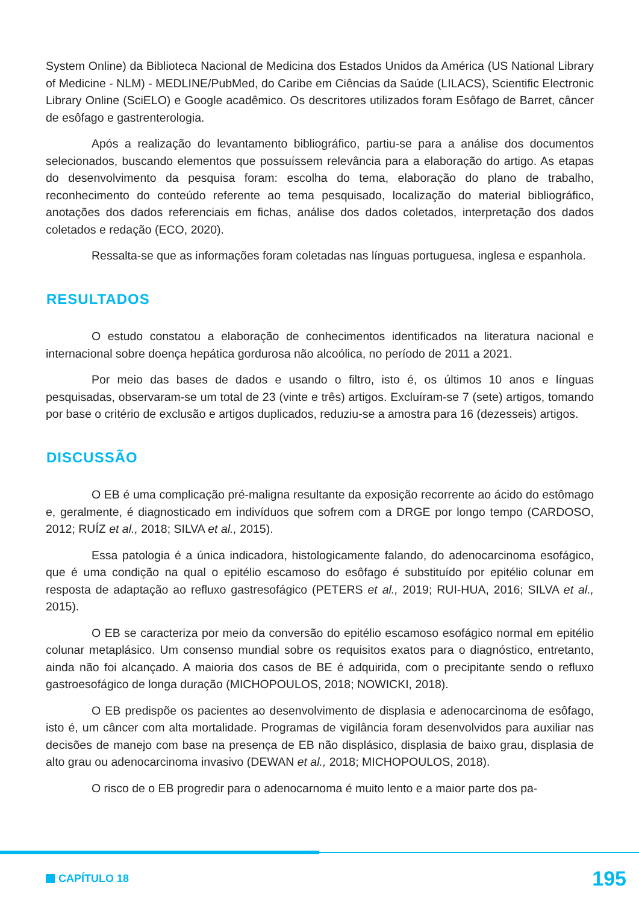System Online) da Biblioteca Nacional de Medicina dos Estados Unidos da América (US National Library of Medicine - NLM) - MEDLINE/PubMed, do Caribe em Ciências da Saúde (LILACS), Scientific Electronic Library Online (SciELO) e Google acadêmico. Os descritores utilizados foram Esôfago de Barret, câncer de esôfago e gastrenterologia.
Após a realização do levantamento bibliográfico, partiu-se para a análise dos documentos selecionados, buscando elementos que possuíssem relevância para a elaboração do artigo. As etapas do desenvolvimento da pesquisa foram: escolha do tema, elaboração do plano de trabalho, reconhecimento do conteúdo referente ao tema pesquisado, localização do material bibliográfico, anotações dos dados referenciais em fichas, análise dos dados coletados, interpretação dos dados coletados e redação (ECO, 2020).
Ressalta-se que as informações foram coletadas nas línguas portuguesa, inglesa e espanhola.
RESULTADOS
O estudo constatou a elaboração de conhecimentos identificados na literatura nacional e internacional sobre doença hepática gordurosa não alcoólica, no período de 2011 a 2021.
Por meio das bases de dados e usando o filtro, isto é, os últimos 10 anos e línguas pesquisadas, observaram-se um total de 23 (vinte e três) artigos. Excluíram-se 7 (sete) artigos, tomando por base o critério de exclusão e artigos duplicados, reduziu-se a amostra para 16 (dezesseis) artigos.
DISCUSSÃO
O EB é uma complicação pré-maligna resultante da exposição recorrente ao ácido do estômago e, geralmente, é diagnosticado em indivíduos que sofrem com a DRGE por longo tempo (CARDOSO, 2012; RUÍZ et al., 2018; SILVA et al., 2015).
Essa patologia é a única indicadora, histologicamente falando, do adenocarcinoma esofágico, que é uma condição na qual o epitélio escamoso do esôfago é substituído por epitélio colunar em resposta de adaptação ao refluxo gastresofágico (PETERS et al., 2019; RUI-HUA, 2016; SILVA et al., 2015).
O EB se caracteriza por meio da conversão do epitélio escamoso esofágico normal em epitélio colunar metaplásico. Um consenso mundial sobre os requisitos exatos para o diagnóstico, entretanto, ainda não foi alcançado. A maioria dos casos de BE é adquirida, com o precipitante sendo o refluxo gastroesofágico de longa duração (MICHOPOULOS, 2018; NOWICKI, 2018).
O EB predispõe os pacientes ao desenvolvimento de displasia e adenocarcinoma de esôfago, isto é, um câncer com alta mortalidade. Programas de vigilância foram desenvolvidos para auxiliar nas decisões de manejo com base na presença de EB não displásico, displasia de baixo grau, displasia de alto grau ou adenocarcinoma invasivo (DEWAN et al., 2018; MICHOPOULOS, 2018).
O risco de o EB progredir para o adenocarnoma é muito lento e a maior parte dos pa-
CAPÍTULO 18
195